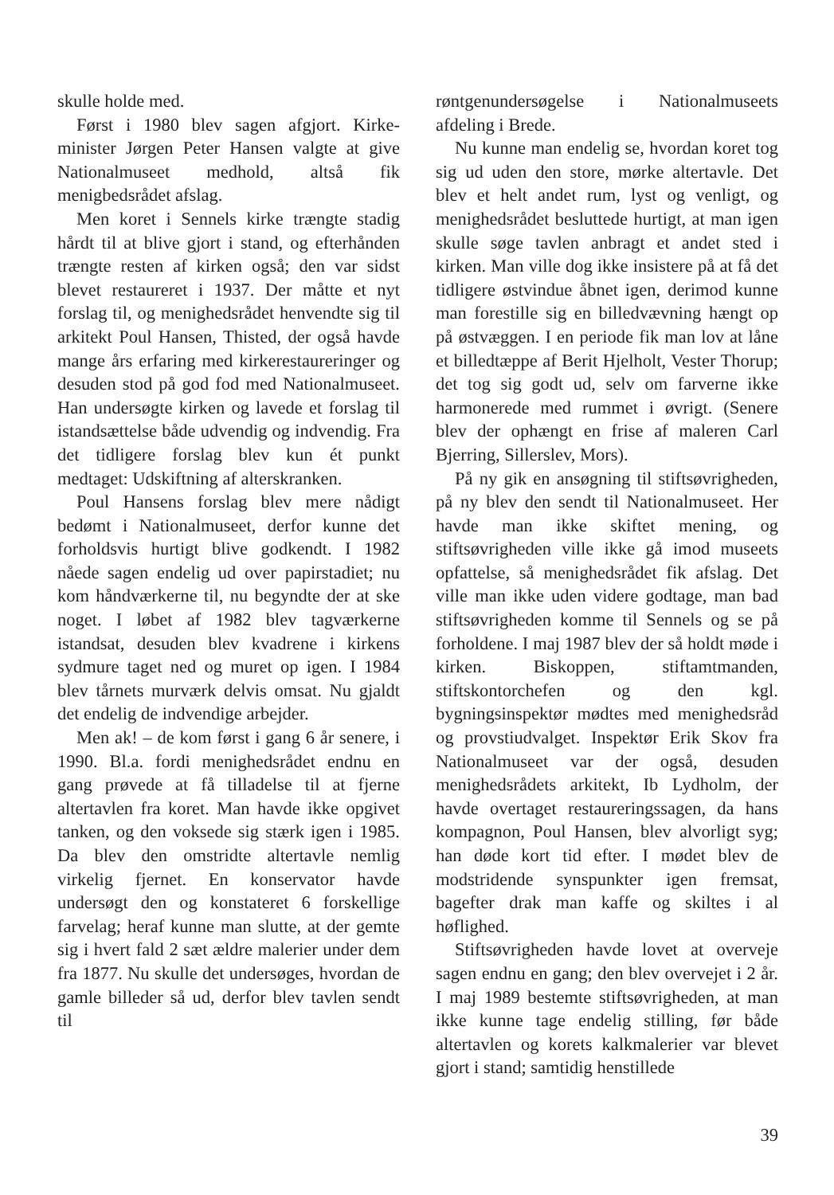skulle holde med.
Først i 1980 blev sagen afgjort. Kirke­minister Jørgen Peter Hansen valgte at give Nationalmuseet medhold, altså fik menigbedsrådet afslag.
Men koret i Sennels kirke trængte sta­dig hårdt til at blive gjort i stand, og efter­hånden trængte resten af kirken også; den var sidst blevet restaureret i 1937. Der måtte et nyt forslag til, og menighedsrådet henvendte sig til arkitekt Poul Hansen, Thisted, der også havde mange års erfaring med kirkerestaureringer og desuden stod på god fod med Nationalmuseet. Han undersøgte kirken og lavede et forslag til istandsættelse både udvendig og indven­dig. Fra det tidligere forslag blev kun ét punkt medtaget: Udskiftning af alterskran­ken.
Poul Hansens forslag blev mere nådigt bedømt i Nationalmuseet, derfor kunne det forholdsvis hurtigt blive godkendt. I 1982 nåede sagen endelig ud over papirstadiet; nu kom håndværkerne til, nu begyndte der at ske noget. I løbet af 1982 blev tagvær­kerne istandsat, desuden blev kvadrene i kirkens sydmure taget ned og muret op igen. I 1984 blev tårnets murværk delvis omsat. Nu gjaldt det endelig de indvendige arbejder.
Men ak! – de kom først i gang 6 år senere, i 1990. Bl.a. fordi menighedsrådet endnu en gang prøvede at få tilladelse til at fjerne altertavlen fra koret. Man havde ikke opgivet tanken, og den voksede sig stærk igen i 1985. Da blev den omstridte altertavle nemlig virkelig fjernet. En kon­servator havde undersøgt den og konstate­ret 6 forskellige farvelag; heraf kunne man slutte, at der gemte sig i hvert fald 2 sæt ældre malerier under dem fra 1877. Nu skulle det undersøges, hvordan de gamle billeder så ud, derfor blev tavlen sendt til
røntgenundersøgelse i Nationalmuseets afdeling i Brede.
Nu kunne man endelig se, hvordan koret tog sig ud uden den store, mørke altertavle. Det blev et helt andet rum, lyst og venligt, og menighedsrådet besluttede hurtigt, at man igen skulle søge tavlen anbragt et andet sted i kirken. Man ville dog ikke insistere på at få det tidligere øst­vindue åbnet igen, derimod kunne man forestille sig en billedvævning hængt op på østvæggen. I en periode fik man lov at låne et billedtæppe af Berit Hjelholt, Vester Thorup; det tog sig godt ud, selv om far­verne ikke harmonerede med rummet i øvrigt. (Senere blev der ophængt en frise af maleren Carl Bjerring, Sillerslev, Mors).
På ny gik en ansøgning til stiftsøvrighe­den, på ny blev den sendt til Nationalmu­seet. Her havde man ikke skiftet mening, og stiftsøvrigheden ville ikke gå imod museets opfattelse, så menighedsrådet fik afslag. Det ville man ikke uden videre godtage, man bad stiftsøvrigheden komme til Sennels og se på forholdene. I maj 1987 blev der så holdt møde i kirken. Biskop­pen, stiftamtmanden, stiftskontorchefen og den kgl. bygningsinspektør mødtes med menighedsråd og provstiudvalget. Inspek­tør Erik Skov fra Nationalmuseet var der også, desuden menighedsrådets arkitekt, Ib Lydholm, der havde overtaget restaure­ringssagen, da hans kompagnon, Poul Hansen, blev alvorligt syg; han døde kort tid efter. I mødet blev de modstridende synspunkter igen fremsat, bagefter drak man kaffe og skiltes i al høflighed.
Stiftsøvrigheden havde lovet at overveje sagen endnu en gang; den blev overvejet i 2 år. I maj 1989 bestemte stiftsøvrigheden, at man ikke kunne tage endelig stilling, før både altertavlen og korets kalkmalerier var blevet gjort i stand; samtidig henstillede
39